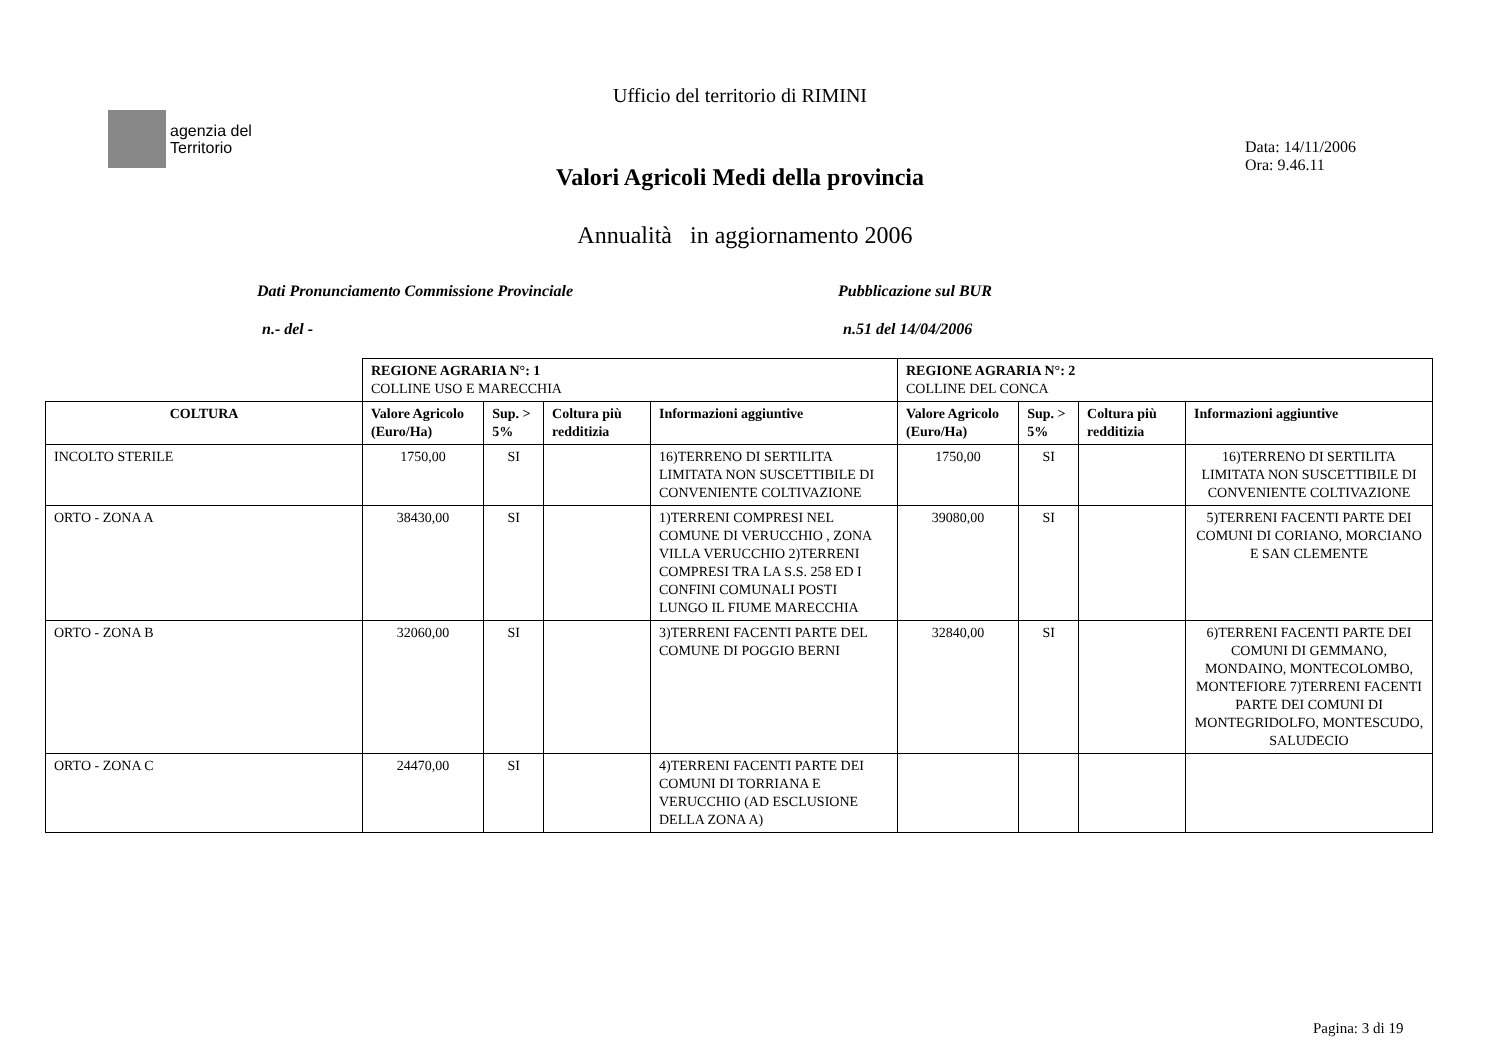Ufficio del territorio di RIMINI
agenzia del
Territorio
Data: 14/11/2006
Ora: 9.46.11
Valori Agricoli Medi della provincia
Annualità in aggiornamento 2006
Dati Pronunciamento Commissione Provinciale
Pubblicazione sul BUR
n.- del - n.51 del 14/04/2006
| | REGIONE AGRARIA N°: 1 COLLINE USO E MARECCHIA | | | | REGIONE AGRARIA N°: 2 COLLINE DEL CONCA | | | |
| COLTURA | Valore Agricolo (Euro/Ha) | Sup. > 5% | Coltura più redditizia | Informazioni aggiuntive | Valore Agricolo (Euro/Ha) | Sup. > 5% | Coltura più redditizia | Informazioni aggiuntive |
| INCOLTO STERILE | 1750,00 | SI | | 16)TERRENO DI SERTILITA LIMITATA NON SUSCETTIBILE DI CONVENIENTE COLTIVAZIONE | 1750,00 | SI | | 16)TERRENO DI SERTILITA LIMITATA NON SUSCETTIBILE DI CONVENIENTE COLTIVAZIONE |
| ORTO - ZONA A | 38430,00 | SI | | 1)TERRENI COMPRESI NEL COMUNE DI VERUCCHIO , ZONA VILLA VERUCCHIO 2)TERRENI COMPRESI TRA LA S.S. 258 ED I CONFINI COMUNALI POSTI LUNGO IL FIUME MARECCHIA | 39080,00 | SI | | 5)TERRENI FACENTI PARTE DEI COMUNI DI CORIANO, MORCIANO E SAN CLEMENTE |
| ORTO - ZONA B | 32060,00 | SI | | 3)TERRENI FACENTI PARTE DEL COMUNE DI POGGIO BERNI | 32840,00 | SI | | 6)TERRENI FACENTI PARTE DEI COMUNI DI GEMMANO, MONDAINO, MONTECOLOMBO, MONTEFIORE 7)TERRENI FACENTI PARTE DEI COMUNI DI MONTEGRIDOLFO, MONTESCUDO, SALUDECIO |
| ORTO - ZONA C | 24470,00 | SI | | 4)TERRENI FACENTI PARTE DEI COMUNI DI TORRIANA E VERUCCHIO (AD ESCLUSIONE DELLA ZONA A) | | | | |
Pagina: 3 di 19